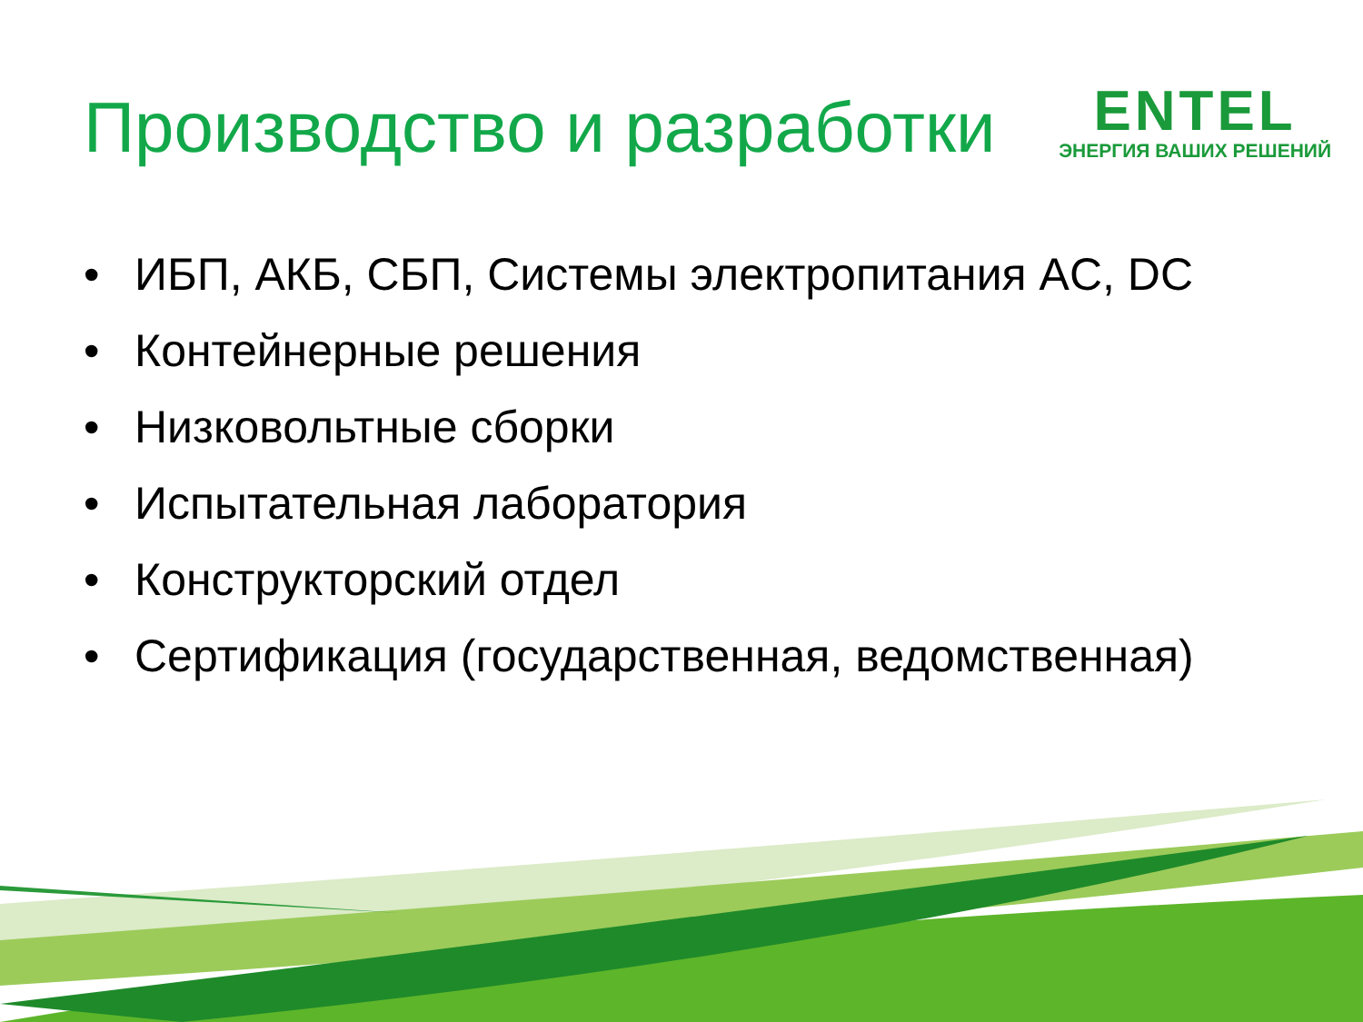Производство и разработки
ENTEL
ЭНЕРГИЯ ВАШИХ РЕШЕНИЙ
• ИБП, АКБ, СБП, Системы электропитания AC, DC
• Контейнерные решения
• Низковольтные сборки
• Испытательная лаборатория
• Конструкторский отдел
• Сертификация (государственная, ведомственная)